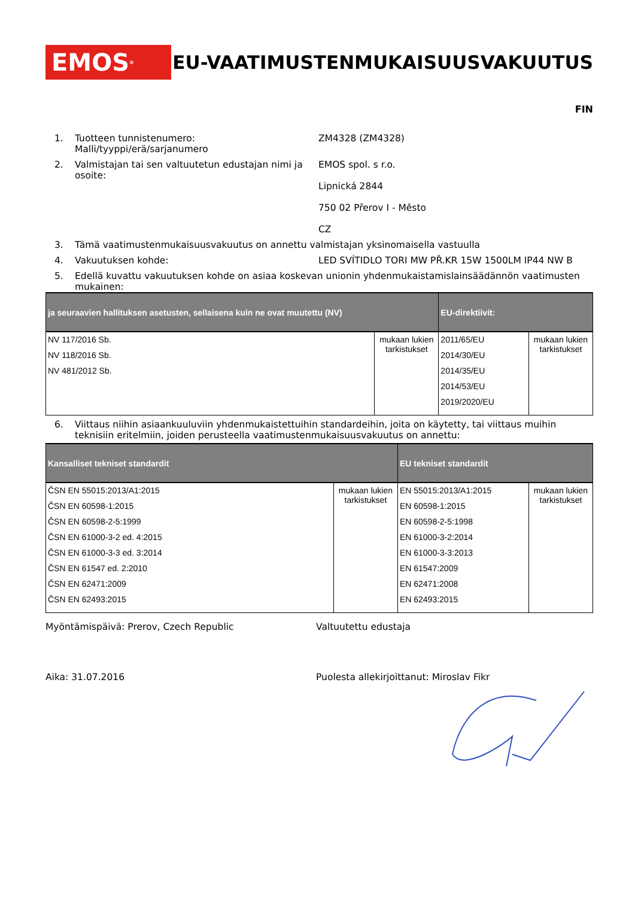EMOS<sup>®</sup>
EU-VAATIMUSTENMUKAISUUSVAKUUTUS
FIN
1. Tuotteen tunnistenumero:
Malli/tyyppi/erä/sarjanumero
ZM4328 (ZM4328)
2. Valmistajan tai sen valtuutetun edustajan nimi ja osoite:
EMOS spol. s r.o.
Lipnická 2844
750 02 Přerov I - Město
CZ
3. Tämä vaatimustenmukaisuusvakuutus on annettu valmistajan yksinomaisella vastuulla
4. Vakuutuksen kohde: LED SVÍTIDLO TORI MW PŘ.KR 15W 1500LM IP44 NW B
5. Edellä kuvattu vakuutuksen kohde on asiaa koskevan unionin yhdenmukaistamislainsäädännön vaatimusten mukainen:
| ja seuraavien hallituksen asetusten, sellaisena kuin ne ovat muutettu (NV) | | EU-direktiivit: | |
| --- | --- | --- | --- |
| NV 117/2016 Sb. NV 118/2016 Sb. NV 481/2012 Sb. | mukaan lukien tarkistukset | 2011/65/EU 2014/30/EU 2014/35/EU 2014/53/EU 2019/2020/EU | mukaan lukien tarkistukset |
6. Viittaus niihin asiaankuuluviin yhdenmukaistettuihin standardeihin, joita on käytetty, tai viittaus muihin teknisiin eritelmiin, joiden perusteella vaatimustenmukaisuusvakuutus on annettu:
| Kansalliset tekniset standardit | | EU tekniset standardit | |
| --- | --- | --- | --- |
| ČSN EN 55015:2013/A1:2015 ČSN EN 60598-1:2015 ČSN EN 60598-2-5:1999 ČSN EN 61000-3-2 ed. 4:2015 ČSN EN 61000-3-3 ed. 3:2014 ČSN EN 61547 ed. 2:2010 ČSN EN 62471:2009 ČSN EN 62493:2015 | mukaan lukien tarkistukset | EN 55015:2013/A1:2015 EN 60598-1:2015 EN 60598-2-5:1998 EN 61000-3-2:2014 EN 61000-3-3:2013 EN 61547:2009 EN 62471:2008 EN 62493:2015 | mukaan lukien tarkistukset |
Myöntämispäivä: Prerov, Czech Republic Valtuutettu edustaja
Aika: 31.07.2016 Puolesta allekirjoittanut: Miroslav Fikr